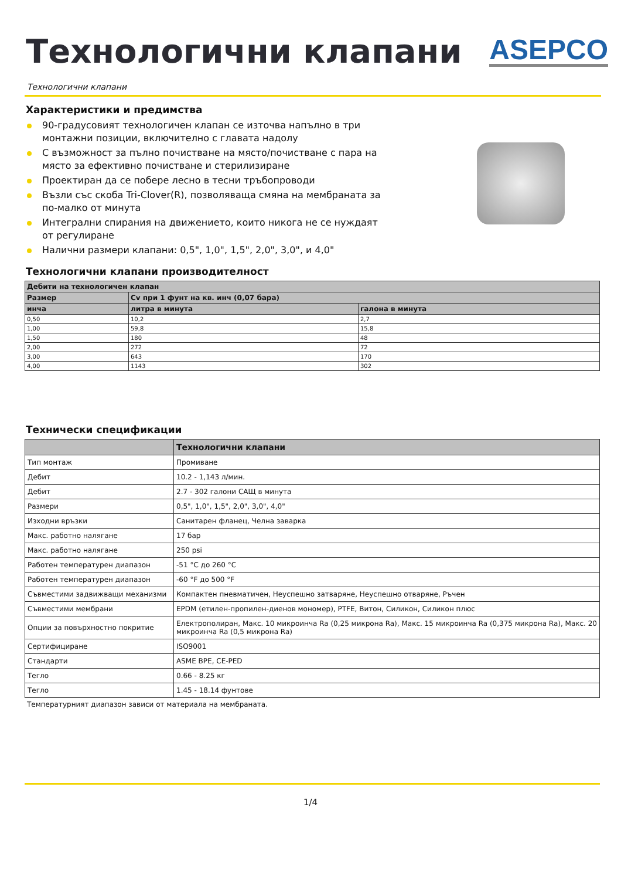Технологични клапани
ASEPCO
Технологични клапани
Характеристики и предимства
90-градусовият технологичен клапан се източва напълно в три монтажни позиции, включително с главата надолу
С възможност за пълно почистване на място/почистване с пара на място за ефективно почистване и стерилизиране
Проектиран да се побере лесно в тесни тръбопроводи
Възли със скоба Tri-Clover(R), позволяваща смяна на мембраната за по-малко от минута
Интегрални спирания на движението, които никога не се нуждаят от регулиране
Налични размери клапани: 0,5", 1,0", 1,5", 2,0", 3,0", и 4,0"
Технологични клапани производителност
| Дебити на технологичен клапан | | |
| --- | --- | --- |
| Размер | Cv при 1 фунт на кв. инч (0,07 бара) | |
| инча | литра в минута | галона в минута |
| 0,50 | 10,2 | 2,7 |
| 1,00 | 59,8 | 15,8 |
| 1,50 | 180 | 48 |
| 2,00 | 272 | 72 |
| 3,00 | 643 | 170 |
| 4,00 | 1143 | 302 |
Технически спецификации
| | Технологични клапани |
| --- | --- |
| Тип монтаж | Промиване |
| Дебит | 10.2 - 1,143 л/мин. |
| Дебит | 2.7 - 302 галони САЩ в минута |
| Размери | 0,5", 1,0", 1,5", 2,0", 3,0", 4,0" |
| Изходни връзки | Санитарен фланец, Челна заварка |
| Макс. работно налягане | 17 бар |
| Макс. работно налягане | 250 psi |
| Работен температурен диапазон | -51 °C до 260 °C |
| Работен температурен диапазон | -60 °F до 500 °F |
| Съвместими задвижващи механизми | Компактен пневматичен, Неуспешно затваряне, Неуспешно отваряне, Ръчен |
| Съвместими мембрани | EPDM (етилен-пропилен-диенов мономер), PTFE, Витон, Силикон, Силикон плюс |
| Опции за повърхностно покритие | Електрополиран, Макс. 10 микроинча Ra (0,25 микрона Ra), Макс. 15 микроинча Ra (0,375 микрона Ra), Макс. 20 микроинча Ra (0,5 микрона Ra) |
| Сертифициране | ISO9001 |
| Стандарти | ASME BPE, CE-PED |
| Тегло | 0.66 - 8.25 кг |
| Тегло | 1.45 - 18.14 фунтове |
Температурният диапазон зависи от материала на мембраната.
1/4